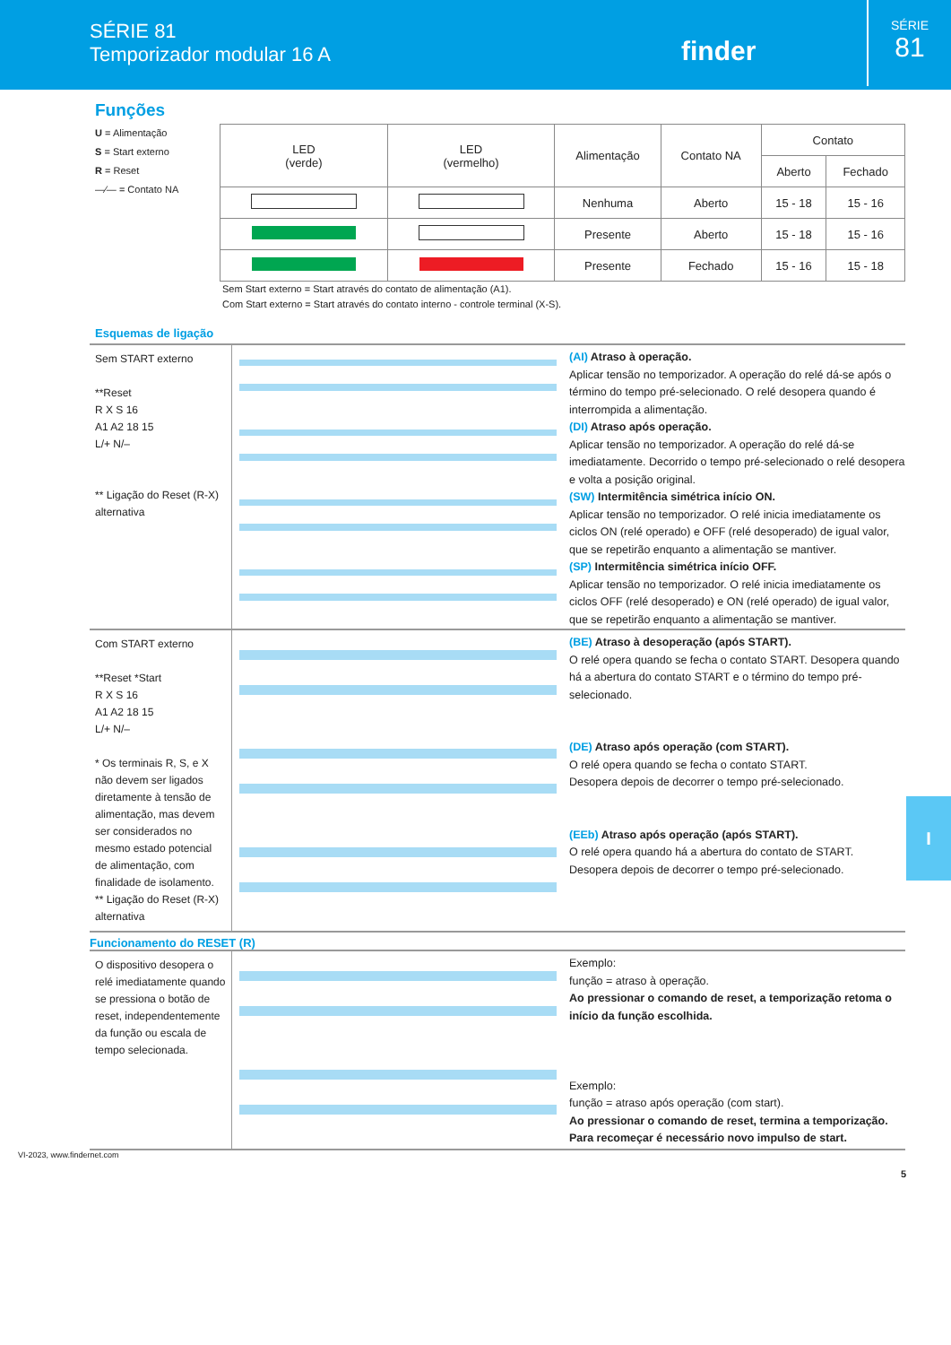SÉRIE 81
Temporizador modular 16 A
finder
SÉRIE
81
Funções
U = Alimentação
S = Start externo
R = Reset
—⁄— = Contato NA
| LED (verde) | LED (vermelho) | Alimentação | Contato NA | Contato | |
| --- | --- | --- | --- | --- | --- |
| | | | | Aberto | Fechado |
| | | Nenhuma | Aberto | 15 - 18 | 15 - 16 |
| | | Presente | Aberto | 15 - 18 | 15 - 16 |
| | | Presente | Fechado | 15 - 16 | 15 - 18 |
Sem Start externo = Start através do contato de alimentação (A1).
Com Start externo = Start através do contato interno - controle terminal (X-S).
Esquemas de ligação
Sem START externo
**Reset
R X S 16
A1 A2 18 15
L/+ N/–
** Ligação do Reset (R-X) alternativa
(AI) Atraso à operação.
Aplicar tensão no temporizador. A operação do relé dá-se após o término do tempo pré-selecionado. O relé desopera quando é interrompida a alimentação.
(DI) Atraso após operação.
Aplicar tensão no temporizador. A operação do relé dá-se imediatamente. Decorrido o tempo pré-selecionado o relé desopera e volta a posição original.
(SW) Intermitência simétrica início ON.
Aplicar tensão no temporizador. O relé inicia imediatamente os ciclos ON (relé operado) e OFF (relé desoperado) de igual valor, que se repetirão enquanto a alimentação se mantiver.
(SP) Intermitência simétrica início OFF.
Aplicar tensão no temporizador. O relé inicia imediatamente os ciclos OFF (relé desoperado) e ON (relé operado) de igual valor, que se repetirão enquanto a alimentação se mantiver.
Com START externo
**Reset *Start
R X S 16
A1 A2 18 15
L/+ N/–
* Os terminais R, S, e X não devem ser ligados diretamente à tensão de alimentação, mas devem ser considerados no mesmo estado potencial de alimentação, com finalidade de isolamento.
** Ligação do Reset (R-X) alternativa
(BE) Atraso à desoperação (após START).
O relé opera quando se fecha o contato START. Desopera quando há a abertura do contato START e o término do tempo pré-selecionado.
(DE) Atraso após operação (com START).
O relé opera quando se fecha o contato START.
Desopera depois de decorrer o tempo pré-selecionado.
(EEb) Atraso após operação (após START).
O relé opera quando há a abertura do contato de START.
Desopera depois de decorrer o tempo pré-selecionado.
Funcionamento do RESET (R)
O dispositivo desopera o relé imediatamente quando se pressiona o botão de reset, independentemente da função ou escala de tempo selecionada.
Exemplo:
função = atraso à operação.
Ao pressionar o comando de reset, a temporização retoma o início da função escolhida.
Exemplo:
função = atraso após operação (com start).
Ao pressionar o comando de reset, termina a temporização. Para recomeçar é necessário novo impulso de start.
I
VI-2023, www.findernet.com
5